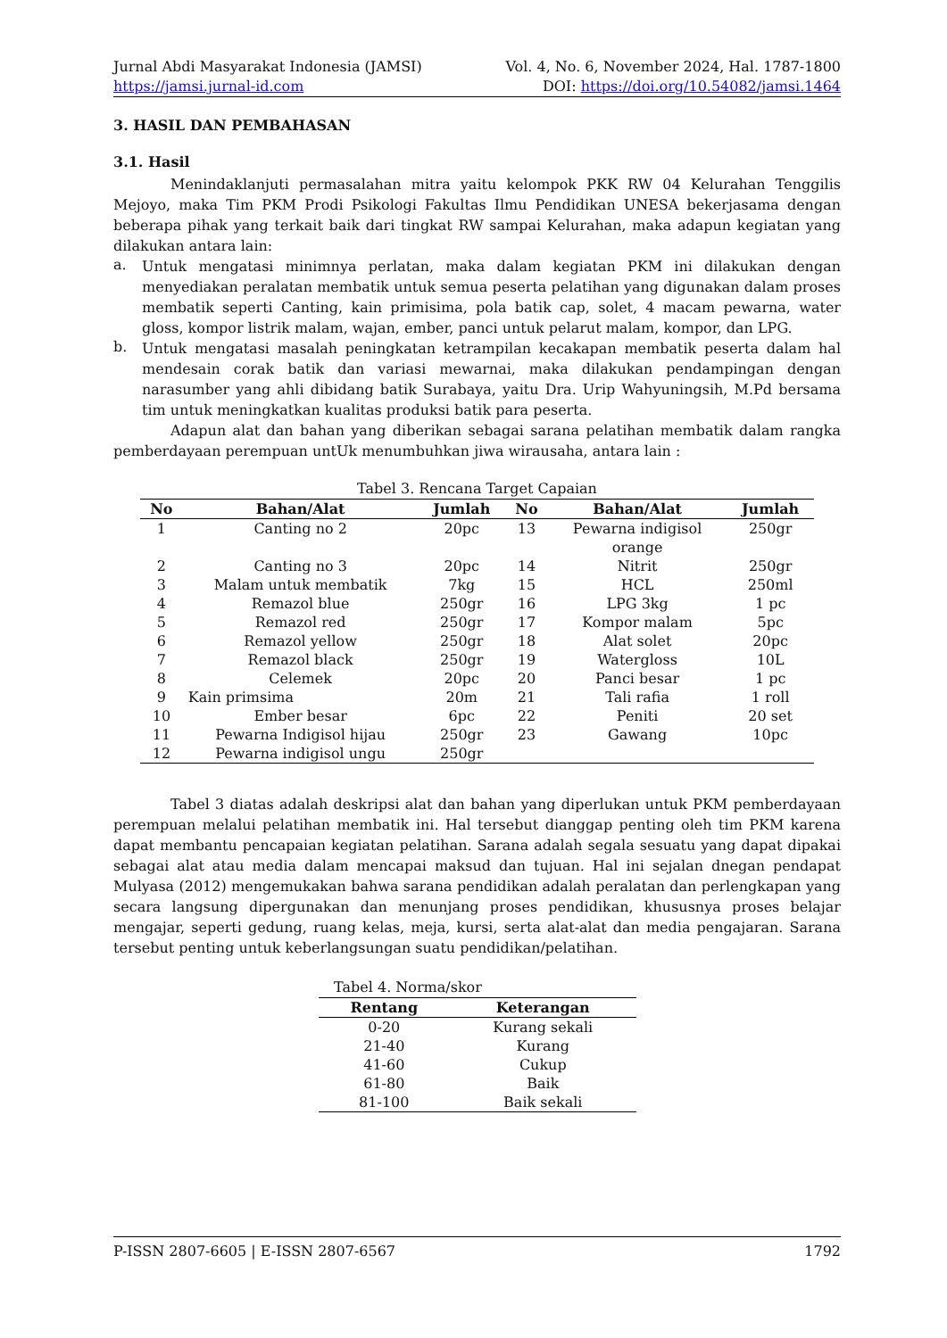Jurnal Abdi Masyarakat Indonesia (JAMSI) Vol. 4, No. 6, November 2024, Hal. 1787-1800
https://jamsi.jurnal-id.com DOI: https://doi.org/10.54082/jamsi.1464
3. HASIL DAN PEMBAHASAN
3.1. Hasil
Menindaklanjuti permasalahan mitra yaitu kelompok PKK RW 04 Kelurahan Tenggilis Mejoyo, maka Tim PKM Prodi Psikologi Fakultas Ilmu Pendidikan UNESA bekerjasama dengan beberapa pihak yang terkait baik dari tingkat RW sampai Kelurahan, maka adapun kegiatan yang dilakukan antara lain:
a. Untuk mengatasi minimnya perlatan, maka dalam kegiatan PKM ini dilakukan dengan menyediakan peralatan membatik untuk semua peserta pelatihan yang digunakan dalam proses membatik seperti Canting, kain primisima, pola batik cap, solet, 4 macam pewarna, water gloss, kompor listrik malam, wajan, ember, panci untuk pelarut malam, kompor, dan LPG.
b. Untuk mengatasi masalah peningkatan ketrampilan kecakapan membatik peserta dalam hal mendesain corak batik dan variasi mewarnai, maka dilakukan pendampingan dengan narasumber yang ahli dibidang batik Surabaya, yaitu Dra. Urip Wahyuningsih, M.Pd bersama tim untuk meningkatkan kualitas produksi batik para peserta.
Adapun alat dan bahan yang diberikan sebagai sarana pelatihan membatik dalam rangka pemberdayaan perempuan untUk menumbuhkan jiwa wirausaha, antara lain :
Tabel 3. Rencana Target Capaian
| No | Bahan/Alat | Jumlah | No | Bahan/Alat | Jumlah |
| --- | --- | --- | --- | --- | --- |
| 1 | Canting no 2 | 20pc | 13 | Pewarna indigisol orange | 250gr |
| 2 | Canting no 3 | 20pc | 14 | Nitrit | 250gr |
| 3 | Malam untuk membatik | 7kg | 15 | HCL | 250ml |
| 4 | Remazol blue | 250gr | 16 | LPG 3kg | 1 pc |
| 5 | Remazol red | 250gr | 17 | Kompor malam | 5pc |
| 6 | Remazol yellow | 250gr | 18 | Alat solet | 20pc |
| 7 | Remazol black | 250gr | 19 | Watergloss | 10L |
| 8 | Celemek | 20pc | 20 | Panci besar | 1 pc |
| 9 | Kain primsima | 20m | 21 | Tali rafia | 1 roll |
| 10 | Ember besar | 6pc | 22 | Peniti | 20 set |
| 11 | Pewarna Indigisol hijau | 250gr | 23 | Gawang | 10pc |
| 12 | Pewarna indigisol ungu | 250gr | | | |
Tabel 3 diatas adalah deskripsi alat dan bahan yang diperlukan untuk PKM pemberdayaan perempuan melalui pelatihan membatik ini. Hal tersebut dianggap penting oleh tim PKM karena dapat membantu pencapaian kegiatan pelatihan. Sarana adalah segala sesuatu yang dapat dipakai sebagai alat atau media dalam mencapai maksud dan tujuan. Hal ini sejalan dnegan pendapat Mulyasa (2012) mengemukakan bahwa sarana pendidikan adalah peralatan dan perlengkapan yang secara langsung dipergunakan dan menunjang proses pendidikan, khususnya proses belajar mengajar, seperti gedung, ruang kelas, meja, kursi, serta alat-alat dan media pengajaran. Sarana tersebut penting untuk keberlangsungan suatu pendidikan/pelatihan.
Tabel 4. Norma/skor
| Rentang | Keterangan |
| --- | --- |
| 0-20 | Kurang sekali |
| 21-40 | Kurang |
| 41-60 | Cukup |
| 61-80 | Baik |
| 81-100 | Baik sekali |
P-ISSN 2807-6605 | E-ISSN 2807-6567 1792